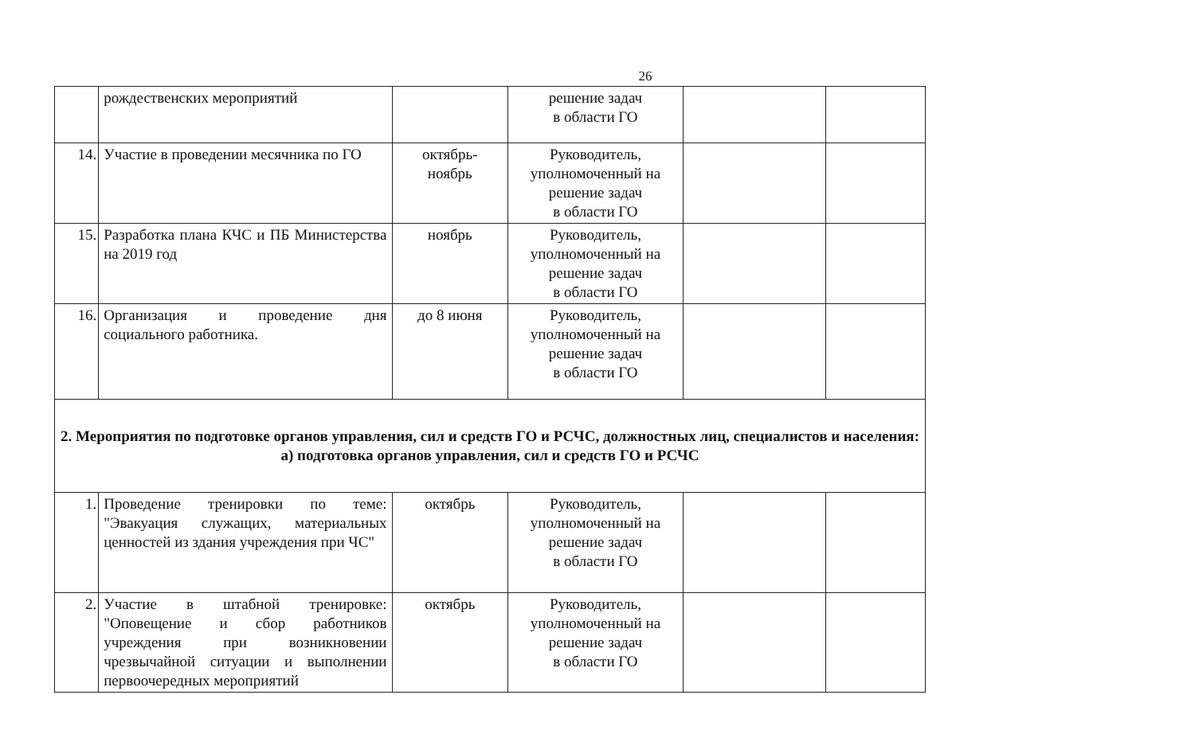26
| | рождественских мероприятий | | решение задач в области ГО | | |
| 14. | Участие в проведении месячника по ГО | октябрь- ноябрь | Руководитель, уполномоченный на решение задач в области ГО | | |
| 15. | Разработка плана КЧС и ПБ Министерства на 2019 год | ноябрь | Руководитель, уполномоченный на решение задач в области ГО | | |
| 16. | Организация и проведение дня социального работника. | до 8 июня | Руководитель, уполномоченный на решение задач в области ГО | | |
| 2. Мероприятия по подготовке органов управления, сил и средств ГО и РСЧС, должностных лиц, специалистов и населения: а) подготовка органов управления, сил и средств ГО и РСЧС | | | | | |
| 1. | Проведение тренировки по теме: "Эвакуация служащих, материальных ценностей из здания учреждения при ЧС" | октябрь | Руководитель, уполномоченный на решение задач в области ГО | | |
| 2. | Участие в штабной тренировке: "Оповещение и сбор работников учреждения при возникновении чрезвычайной ситуации и выполнении первоочередных мероприятий | октябрь | Руководитель, уполномоченный на решение задач в области ГО | | |